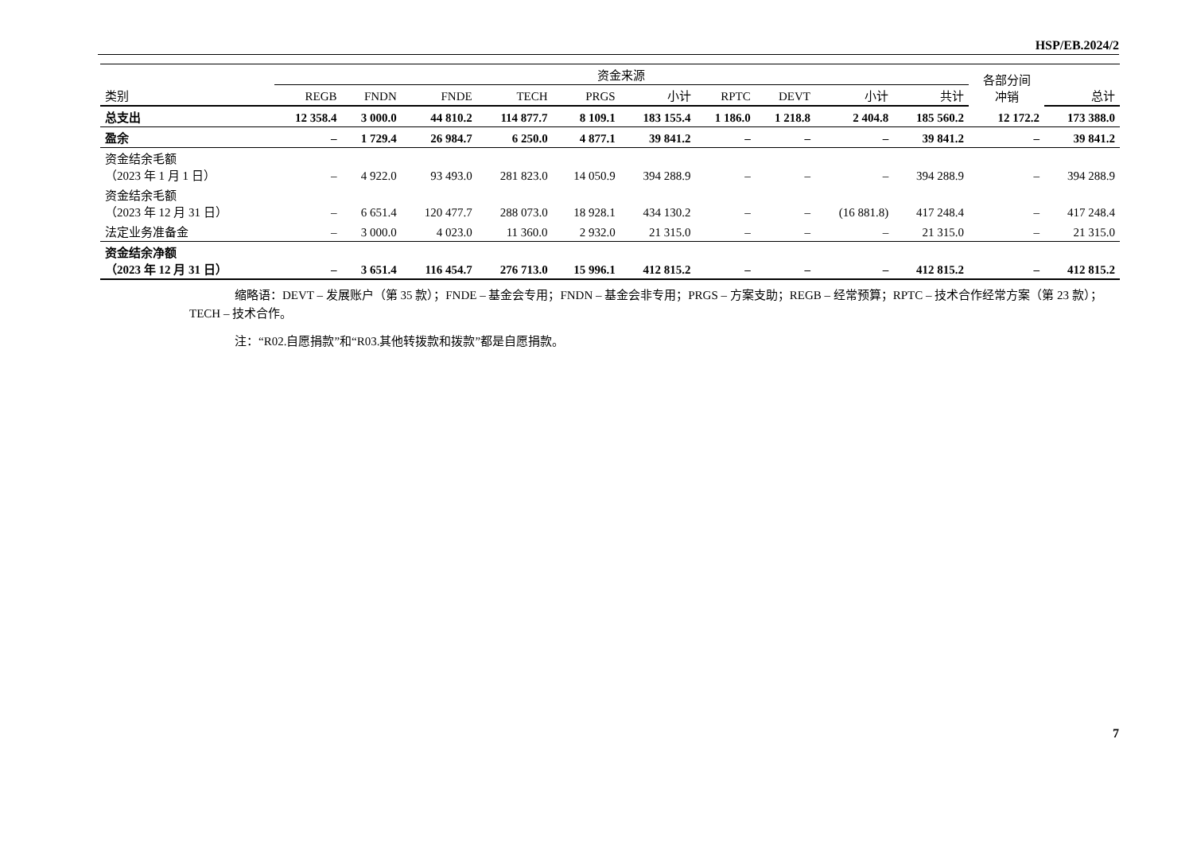HSP/EB.2024/2
| | 资金来源 | | | | | | | | | | 各部分间 冲销 | |
| --- | --- | --- | --- | --- | --- | --- | --- | --- | --- | --- | --- | --- |
| 类别 | REGB | FNDN | FNDE | TECH | PRGS | 小计 | RPTC | DEVT | 小计 | 共计 | | 总计 |
| 总支出 | 12 358.4 | 3 000.0 | 44 810.2 | 114 877.7 | 8 109.1 | 183 155.4 | 1 186.0 | 1 218.8 | 2 404.8 | 185 560.2 | 12 172.2 | 173 388.0 |
| 盈余 | – | 1 729.4 | 26 984.7 | 6 250.0 | 4 877.1 | 39 841.2 | – | – | – | 39 841.2 | – | 39 841.2 |
| 资金结余毛额 （2023 年 1 月 1 日） | – | 4 922.0 | 93 493.0 | 281 823.0 | 14 050.9 | 394 288.9 | – | – | – | 394 288.9 | – | 394 288.9 |
| 资金结余毛额 （2023 年 12 月 31 日） | – | 6 651.4 | 120 477.7 | 288 073.0 | 18 928.1 | 434 130.2 | – | – | (16 881.8) | 417 248.4 | – | 417 248.4 |
| 法定业务准备金 | – | 3 000.0 | 4 023.0 | 11 360.0 | 2 932.0 | 21 315.0 | – | – | – | 21 315.0 | – | 21 315.0 |
| 资金结余净额 （2023 年 12 月 31 日） | – | 3 651.4 | 116 454.7 | 276 713.0 | 15 996.1 | 412 815.2 | – | – | – | 412 815.2 | – | 412 815.2 |
缩略语：DEVT – 发展账户（第 35 款）；FNDE – 基金会专用；FNDN – 基金会非专用；PRGS – 方案支助；REGB – 经常预算；RPTC – 技术合作经常方案（第 23 款）；TECH – 技术合作。
注：“R02.自愿捐款”和“R03.其他转拨款和拨款”都是自愿捐款。
7